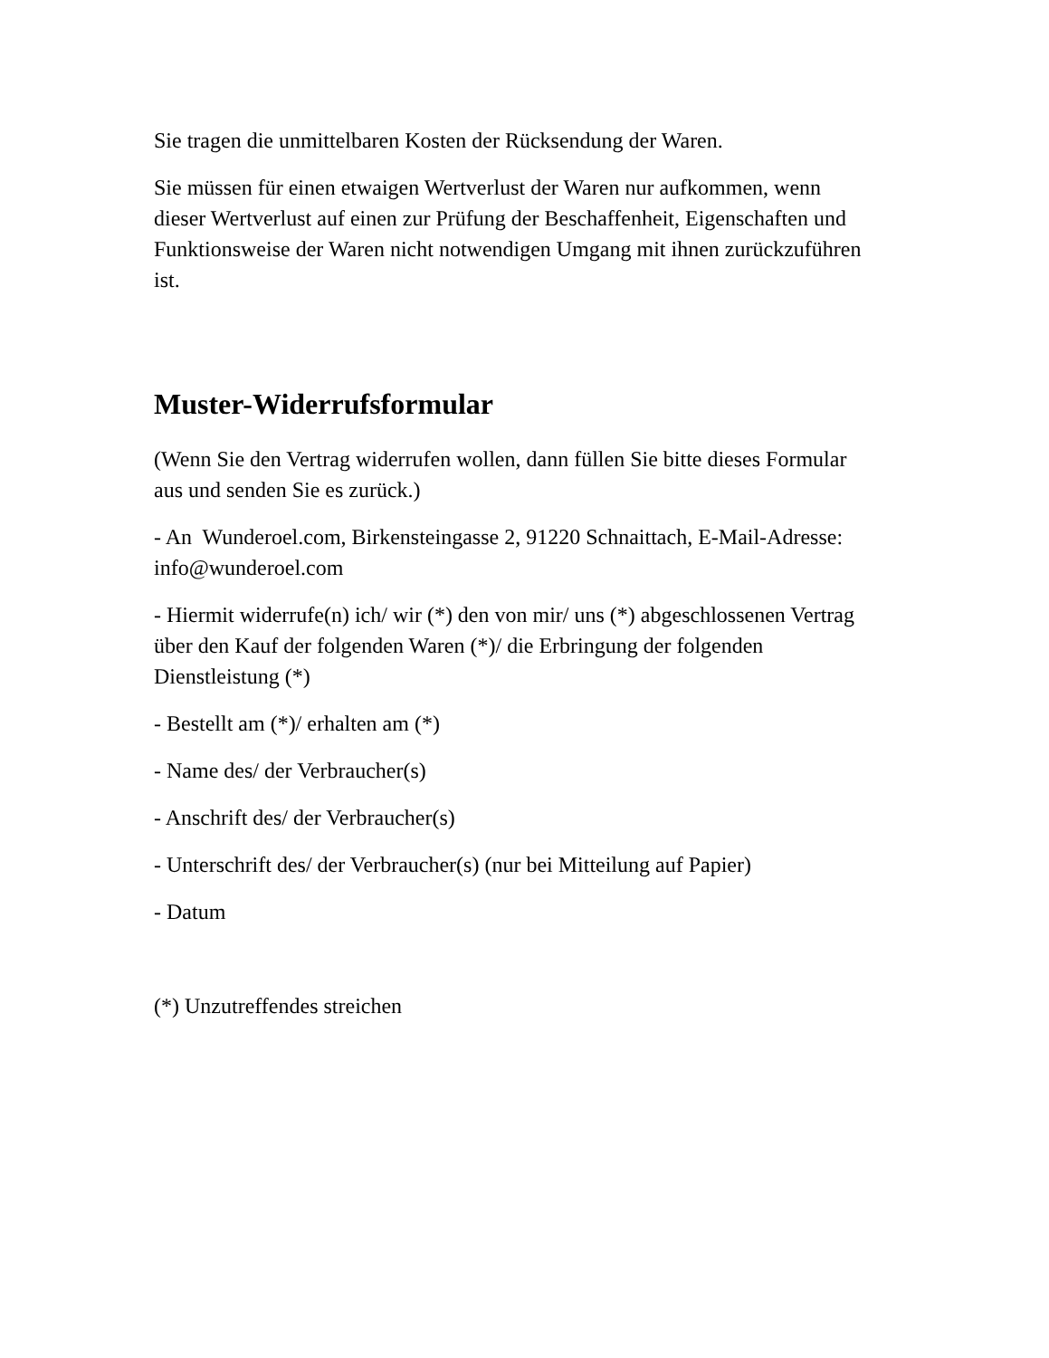Sie tragen die unmittelbaren Kosten der Rücksendung der Waren.
Sie müssen für einen etwaigen Wertverlust der Waren nur aufkommen, wenn dieser Wertverlust auf einen zur Prüfung der Beschaffenheit, Eigenschaften und Funktionsweise der Waren nicht notwendigen Umgang mit ihnen zurückzuführen ist.
Muster-Widerrufsformular
(Wenn Sie den Vertrag widerrufen wollen, dann füllen Sie bitte dieses Formular aus und senden Sie es zurück.)
- An Wunderoel.com, Birkensteingasse 2, 91220 Schnaittach, E-Mail-Adresse: info@wunderoel.com
- Hiermit widerrufe(n) ich/ wir (*) den von mir/ uns (*) abgeschlossenen Vertrag über den Kauf der folgenden Waren (*)/ die Erbringung der folgenden Dienstleistung (*)
- Bestellt am (*)/ erhalten am (*)
- Name des/ der Verbraucher(s)
- Anschrift des/ der Verbraucher(s)
- Unterschrift des/ der Verbraucher(s) (nur bei Mitteilung auf Papier)
- Datum
(*) Unzutreffendes streichen